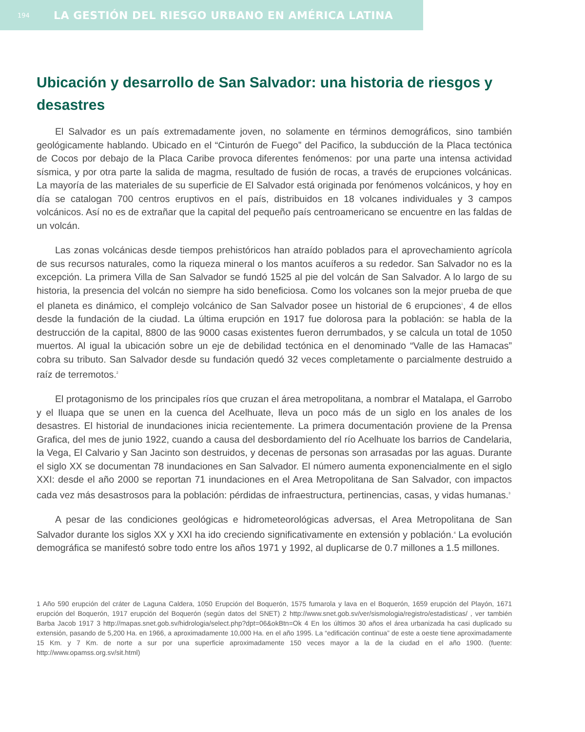194 LA GESTIÓN DEL RIESGO URBANO EN AMÉRICA LATINA
Ubicación y desarrollo de San Salvador: una historia de riesgos y desastres
El Salvador es un país extremadamente joven, no solamente en términos demográficos, sino también geológicamente hablando. Ubicado en el “Cinturón de Fuego” del Pacifico, la subducción de la Placa tectónica de Cocos por debajo de la Placa Caribe provoca diferentes fenómenos: por una parte una intensa actividad sísmica, y por otra parte la salida de magma, resultado de fusión de rocas, a través de erupciones volcánicas. La mayoría de las materiales de su superficie de El Salvador está originada por fenómenos volcánicos, y hoy en día se catalogan 700 centros eruptivos en el país, distribuidos en 18 volcanes individuales y 3 campos volcánicos. Así no es de extrañar que la capital del pequeño país centroamericano se encuentre en las faldas de un volcán.
Las zonas volcánicas desde tiempos prehistóricos han atraído poblados para el aprovechamiento agrícola de sus recursos naturales, como la riqueza mineral o los mantos acuíferos a su rededor. San Salvador no es la excepción. La primera Villa de San Salvador se fundó 1525 al pie del volcán de San Salvador. A lo largo de su historia, la presencia del volcán no siempre ha sido beneficiosa. Como los volcanes son la mejor prueba de que el planeta es dinámico, el complejo volcánico de San Salvador posee un historial de 6 erupciones<sup>1</sup>, 4 de ellos desde la fundación de la ciudad. La última erupción en 1917 fue dolorosa para la población: se habla de la destrucción de la capital, 8800 de las 9000 casas existentes fueron derrumbados, y se calcula un total de 1050 muertos. Al igual la ubicación sobre un eje de debilidad tectónica en el denominado “Valle de las Hamacas” cobra su tributo. San Salvador desde su fundación quedó 32 veces completamente o parcialmente destruido a raíz de terremotos.<sup>2</sup>
El protagonismo de los principales ríos que cruzan el área metropolitana, a nombrar el Matalapa, el Garrobo y el Iluapa que se unen en la cuenca del Acelhuate, lleva un poco más de un siglo en los anales de los desastres. El historial de inundaciones inicia recientemente. La primera documentación proviene de la Prensa Grafica, del mes de junio 1922, cuando a causa del desbordamiento del río Acelhuate los barrios de Candelaria, la Vega, El Calvario y San Jacinto son destruidos, y decenas de personas son arrasadas por las aguas. Durante el siglo XX se documentan 78 inundaciones en San Salvador. El número aumenta exponencialmente en el siglo XXI: desde el año 2000 se reportan 71 inundaciones en el Area Metropolitana de San Salvador, con impactos cada vez más desastrosos para la población: pérdidas de infraestructura, pertinencias, casas, y vidas humanas.<sup>3</sup>
A pesar de las condiciones geológicas e hidrometeorológicas adversas, el Area Metropolitana de San Salvador durante los siglos XX y XXI ha ido creciendo significativamente en extensión y población.<sup>4</sup> La evolución demográfica se manifestó sobre todo entre los años 1971 y 1992, al duplicarse de 0.7 millones a 1.5 millones.
1 Año 590 erupción del cráter de Laguna Caldera, 1050 Erupción del Boquerón, 1575 fumarola y lava en el Boquerón, 1659 erupción del Playón, 1671 erupción del Boquerón, 1917 erupción del Boquerón (según datos del SNET) 2 http://www.snet.gob.sv/ver/sismologia/registro/estadisticas/ , ver también Barba Jacob 1917 3 http://mapas.snet.gob.sv/hidrologia/select.php?dpt=06&okBtn=Ok 4 En los últimos 30 años el área urbanizada ha casi duplicado su extensión, pasando de 5,200 Ha. en 1966, a aproximadamente 10,000 Ha. en el año 1995. La “edificación continua” de este a oeste tiene aproximadamente 15 Km. y 7 Km. de norte a sur por una superficie aproximadamente 150 veces mayor a la de la ciudad en el año 1900. (fuente: http://www.opamss.org.sv/sit.html)